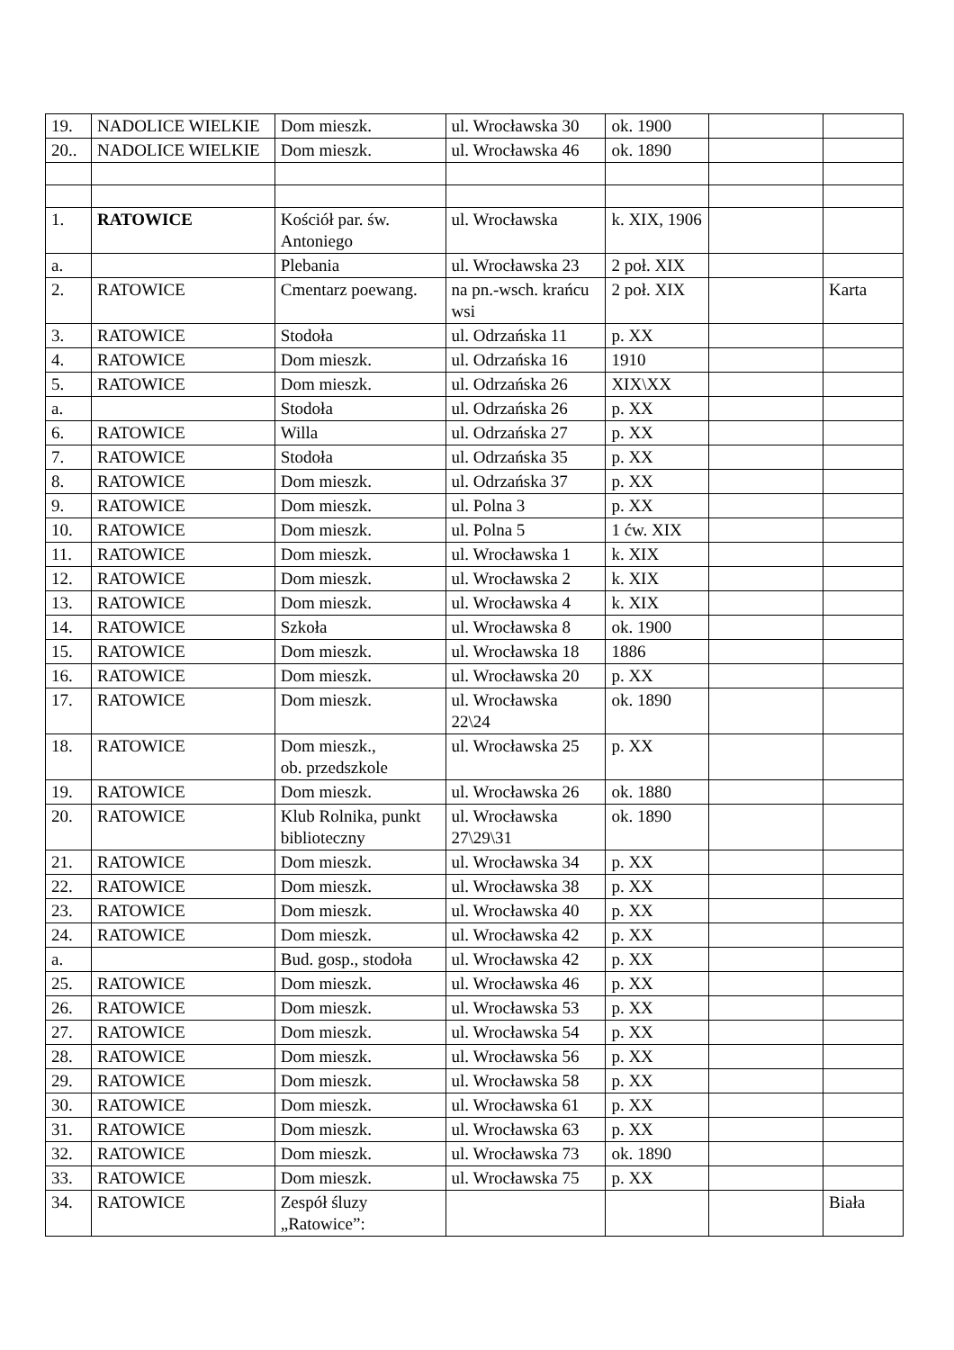| 19. | NADOLICE WIELKIE | Dom mieszk. | ul. Wrocławska 30 | ok. 1900 | | |
| 20.. | NADOLICE WIELKIE | Dom mieszk. | ul. Wrocławska 46 | ok. 1890 | | |
| 1. | RATOWICE | Kościół par. św. Antoniego | ul. Wrocławska | k. XIX, 1906 | | |
| a. | | Plebania | ul. Wrocławska 23 | 2 poł. XIX | | |
| 2. | RATOWICE | Cmentarz poewang. | na pn.-wsch. krańcu wsi | 2 poł. XIX | | Karta |
| 3. | RATOWICE | Stodoła | ul. Odrzańska 11 | p. XX | | |
| 4. | RATOWICE | Dom mieszk. | ul. Odrzańska 16 | 1910 | | |
| 5. | RATOWICE | Dom mieszk. | ul. Odrzańska 26 | XIX\XX | | |
| a. | | Stodoła | ul. Odrzańska 26 | p. XX | | |
| 6. | RATOWICE | Willa | ul. Odrzańska 27 | p. XX | | |
| 7. | RATOWICE | Stodoła | ul. Odrzańska 35 | p. XX | | |
| 8. | RATOWICE | Dom mieszk. | ul. Odrzańska 37 | p. XX | | |
| 9. | RATOWICE | Dom mieszk. | ul. Polna 3 | p. XX | | |
| 10. | RATOWICE | Dom mieszk. | ul. Polna 5 | 1 ćw. XIX | | |
| 11. | RATOWICE | Dom mieszk. | ul. Wrocławska 1 | k. XIX | | |
| 12. | RATOWICE | Dom mieszk. | ul. Wrocławska 2 | k. XIX | | |
| 13. | RATOWICE | Dom mieszk. | ul. Wrocławska 4 | k. XIX | | |
| 14. | RATOWICE | Szkoła | ul. Wrocławska 8 | ok. 1900 | | |
| 15. | RATOWICE | Dom mieszk. | ul. Wrocławska 18 | 1886 | | |
| 16. | RATOWICE | Dom mieszk. | ul. Wrocławska 20 | p. XX | | |
| 17. | RATOWICE | Dom mieszk. | ul. Wrocławska 22\24 | ok. 1890 | | |
| 18. | RATOWICE | Dom mieszk., ob. przedszkole | ul. Wrocławska 25 | p. XX | | |
| 19. | RATOWICE | Dom mieszk. | ul. Wrocławska 26 | ok. 1880 | | |
| 20. | RATOWICE | Klub Rolnika, punkt biblioteczny | ul. Wrocławska 27\29\31 | ok. 1890 | | |
| 21. | RATOWICE | Dom mieszk. | ul. Wrocławska 34 | p. XX | | |
| 22. | RATOWICE | Dom mieszk. | ul. Wrocławska 38 | p. XX | | |
| 23. | RATOWICE | Dom mieszk. | ul. Wrocławska 40 | p. XX | | |
| 24. | RATOWICE | Dom mieszk. | ul. Wrocławska 42 | p. XX | | |
| a. | | Bud. gosp., stodoła | ul. Wrocławska 42 | p. XX | | |
| 25. | RATOWICE | Dom mieszk. | ul. Wrocławska 46 | p. XX | | |
| 26. | RATOWICE | Dom mieszk. | ul. Wrocławska 53 | p. XX | | |
| 27. | RATOWICE | Dom mieszk. | ul. Wrocławska 54 | p. XX | | |
| 28. | RATOWICE | Dom mieszk. | ul. Wrocławska 56 | p. XX | | |
| 29. | RATOWICE | Dom mieszk. | ul. Wrocławska 58 | p. XX | | |
| 30. | RATOWICE | Dom mieszk. | ul. Wrocławska 61 | p. XX | | |
| 31. | RATOWICE | Dom mieszk. | ul. Wrocławska 63 | p. XX | | |
| 32. | RATOWICE | Dom mieszk. | ul. Wrocławska 73 | ok. 1890 | | |
| 33. | RATOWICE | Dom mieszk. | ul. Wrocławska 75 | p. XX | | |
| 34. | RATOWICE | Zespół śluzy „Ratowice”: | | | | Biała |